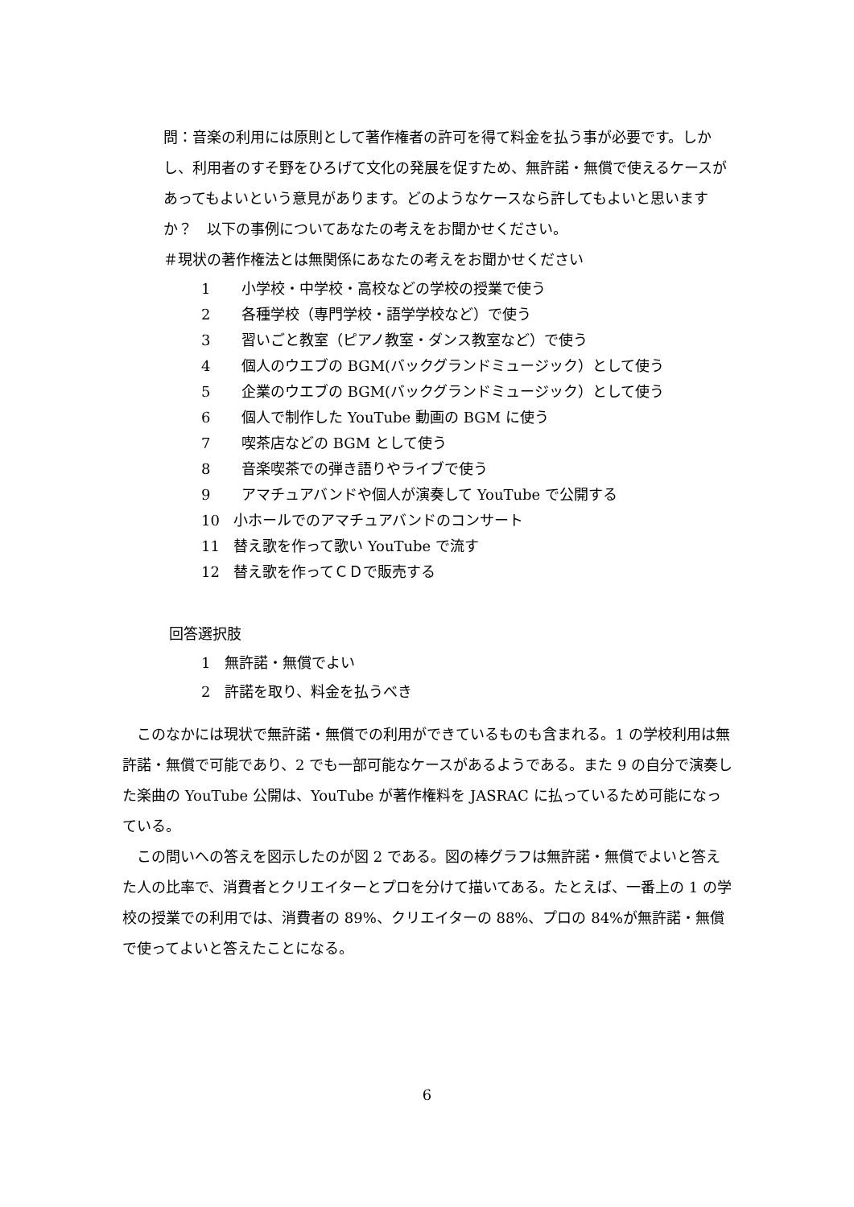問：音楽の利用には原則として著作権者の許可を得て料金を払う事が必要です。しかし、利用者のすそ野をひろげて文化の発展を促すため、無許諾・無償で使えるケースがあってもよいという意見があります。どのようなケースなら許してもよいと思いますか？　以下の事例についてあなたの考えをお聞かせください。
＃現状の著作権法とは無関係にあなたの考えをお聞かせください
1 小学校・中学校・高校などの学校の授業で使う
2 各種学校（専門学校・語学学校など）で使う
3 習いごと教室（ピアノ教室・ダンス教室など）で使う
4 個人のウエブの BGM(バックグランドミュージック）として使う
5 企業のウエブの BGM(バックグランドミュージック）として使う
6 個人で制作した YouTube 動画の BGM に使う
7 喫茶店などの BGM として使う
8 音楽喫茶での弾き語りやライブで使う
9 アマチュアバンドや個人が演奏して YouTube で公開する
10 小ホールでのアマチュアバンドのコンサート
11 替え歌を作って歌い YouTube で流す
12 替え歌を作ってＣＤで販売する
回答選択肢
1　無許諾・無償でよい
2　許諾を取り、料金を払うべき
このなかには現状で無許諾・無償での利用ができているものも含まれる。1 の学校利用は無許諾・無償で可能であり、2 でも一部可能なケースがあるようである。また 9 の自分で演奏した楽曲の YouTube 公開は、YouTube が著作権料を JASRAC に払っているため可能になっている。
この問いへの答えを図示したのが図 2 である。図の棒グラフは無許諾・無償でよいと答えた人の比率で、消費者とクリエイターとプロを分けて描いてある。たとえば、一番上の 1 の学校の授業での利用では、消費者の 89%、クリエイターの 88%、プロの 84%が無許諾・無償で使ってよいと答えたことになる。
6